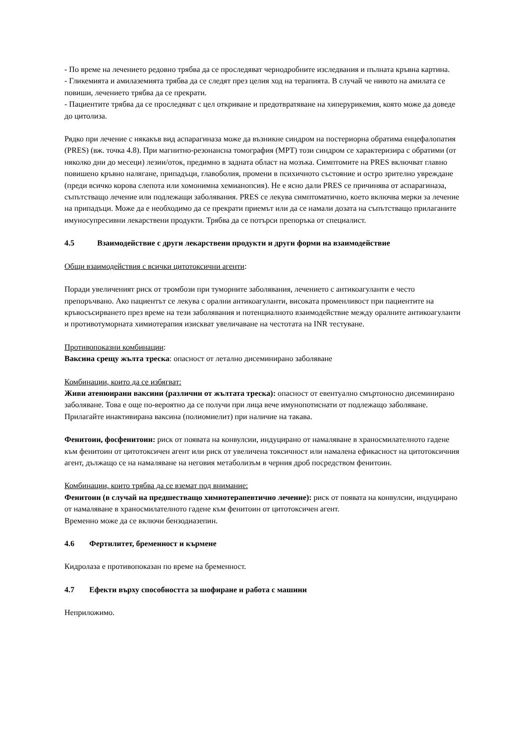- По време на лечението редовно трябва да се проследяват чернодробните изследвания и пълната кръвна картина.
- Гликемията и амилаземията трябва да се следят през целия ход на терапията. В случай че нивото на амилата се повиши, лечението трябва да се прекрати.
- Пациентите трябва да се проследяват с цел откриване и предотвратяване на хиперурикемия, която може да доведе до цитолиза.
Рядко при лечение с някакъв вид аспарагиназа може да възникне синдром на постериорна обратима енцефалопатия (PRES) (вж. точка 4.8). При магнитно-резонансна томография (МРТ) този синдром се характеризира с обратими (от няколко дни до месеци) лезии/оток, предимно в задната област на мозъка. Симптомите на PRES включват главно повишено кръвно налягане, припадъци, главоболия, промени в психичното състояние и остро зрително увреждане (преди всичко корова слепота или хомонимна хемианопсия). Не е ясно дали PRES се причинява от аспарагиназа, съпътстващо лечение или подлежащи заболявания. PRES се лекува симптоматично, което включва мерки за лечение на припадъци. Може да е необходимо да се прекрати приемът или да се намали дозата на съпътстващо прилаганите имуносупресивни лекарствени продукти. Трябва да се потърси препоръка от специалист.
4.5 Взаимодействие с други лекарствени продукти и други форми на взаимодействие
Общи взаимодействия с всички цитотоксични агенти:
Поради увеличеният риск от тромбози при туморните заболявания, лечението с антикоагуланти е често препоръчвано. Ако пациентът се лекува с орални антикоагуланти, високата променливост при пациентите на кръвосъсирването през време на тези заболявания и потенциалното взаимодействие между оралните антикоагуланти и противотуморната химиотерапия изискват увеличаване на честотата на INR тестуване.
Противопоказни комбинации:
Ваксина срещу жълта треска: опасност от летално дисеминирано заболяване
Комбинации, които да се избягват:
Живи атенюирани ваксини (различни от жълтата треска): опасност от евентуално смъртоносно дисеминирано заболяване. Това е още по-вероятно да се получи при лица вече имунопотиснати от подлежащо заболяване. Прилагайте инактивирана ваксина (полиомиелит) при наличие на такава.
Фенитоин, фосфенитоин: риск от появата на конвулсии, индуцирано от намаляване в храносмилателното гадене към фенитоин от цитотоксичен агент или риск от увеличена токсичност или намалена ефикасност на цитотоксичния агент, дължащо се на намаляване на неговия метаболизъм в черния дроб посредством фенитоин.
Комбинации, които трябва да се вземат под внимание:
Фенитоин (в случай на предшестващо химиотерапевтично лечение): риск от появата на конвулсии, индуцирано от намаляване в храносмилателното гадене към фенитоин от цитотоксичен агент.
Временно може да се включи бензодиазепин.
4.6 Фертилитет, бременност и кърмене
Кидролаза е противопоказан по време на бременност.
4.7 Ефекти върху способността за шофиране и работа с машини
Неприложимо.